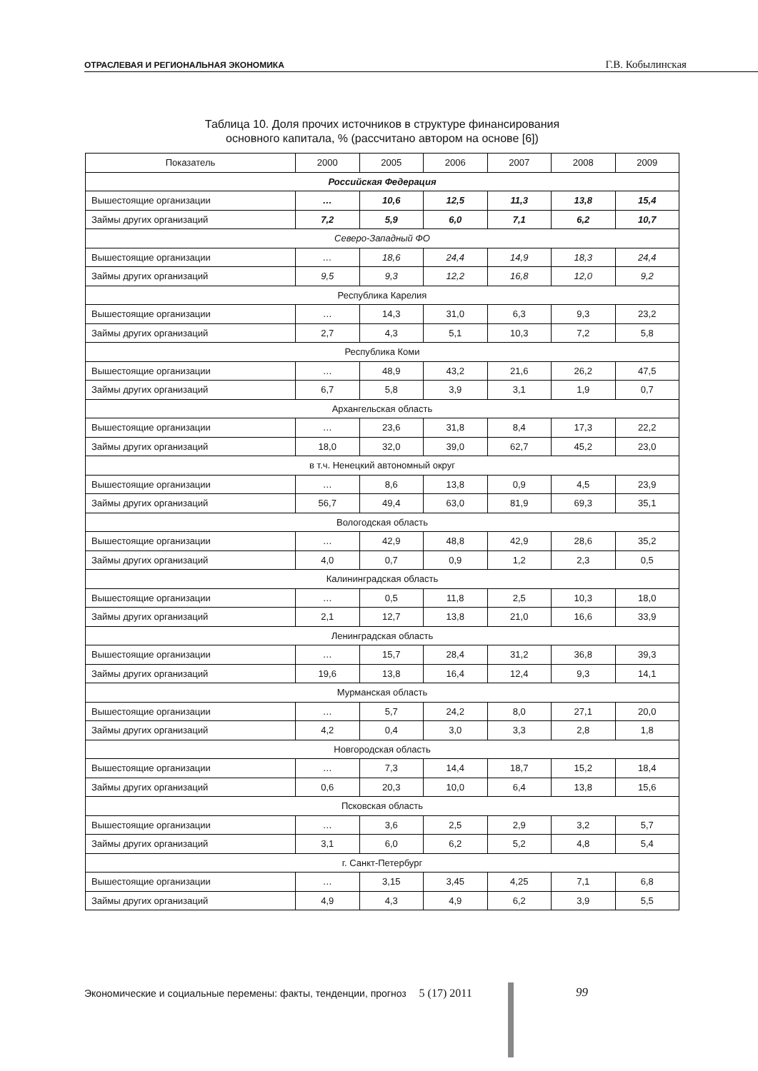ОТРАСЛЕВАЯ И РЕГИОНАЛЬНАЯ ЭКОНОМИКА
Г.В. Кобылинская
Таблица 10. Доля прочих источников в структуре финансирования
основного капитала, % (рассчитано автором на основе [6])
| Показатель | 2000 | 2005 | 2006 | 2007 | 2008 | 2009 |
| --- | --- | --- | --- | --- | --- | --- |
| Российская Федерация | | | | | | |
| Вышестоящие организации | … | 10,6 | 12,5 | 11,3 | 13,8 | 15,4 |
| Займы других организаций | 7,2 | 5,9 | 6,0 | 7,1 | 6,2 | 10,7 |
| Северо-Западный ФО | | | | | | |
| Вышестоящие организации | … | 18,6 | 24,4 | 14,9 | 18,3 | 24,4 |
| Займы других организаций | 9,5 | 9,3 | 12,2 | 16,8 | 12,0 | 9,2 |
| Республика Карелия | | | | | | |
| Вышестоящие организации | … | 14,3 | 31,0 | 6,3 | 9,3 | 23,2 |
| Займы других организаций | 2,7 | 4,3 | 5,1 | 10,3 | 7,2 | 5,8 |
| Республика Коми | | | | | | |
| Вышестоящие организации | … | 48,9 | 43,2 | 21,6 | 26,2 | 47,5 |
| Займы других организаций | 6,7 | 5,8 | 3,9 | 3,1 | 1,9 | 0,7 |
| Архангельская область | | | | | | |
| Вышестоящие организации | … | 23,6 | 31,8 | 8,4 | 17,3 | 22,2 |
| Займы других организаций | 18,0 | 32,0 | 39,0 | 62,7 | 45,2 | 23,0 |
| в т.ч. Ненецкий автономный округ | | | | | | |
| Вышестоящие организации | … | 8,6 | 13,8 | 0,9 | 4,5 | 23,9 |
| Займы других организаций | 56,7 | 49,4 | 63,0 | 81,9 | 69,3 | 35,1 |
| Вологодская область | | | | | | |
| Вышестоящие организации | … | 42,9 | 48,8 | 42,9 | 28,6 | 35,2 |
| Займы других организаций | 4,0 | 0,7 | 0,9 | 1,2 | 2,3 | 0,5 |
| Калининградская область | | | | | | |
| Вышестоящие организации | … | 0,5 | 11,8 | 2,5 | 10,3 | 18,0 |
| Займы других организаций | 2,1 | 12,7 | 13,8 | 21,0 | 16,6 | 33,9 |
| Ленинградская область | | | | | | |
| Вышестоящие организации | … | 15,7 | 28,4 | 31,2 | 36,8 | 39,3 |
| Займы других организаций | 19,6 | 13,8 | 16,4 | 12,4 | 9,3 | 14,1 |
| Мурманская область | | | | | | |
| Вышестоящие организации | … | 5,7 | 24,2 | 8,0 | 27,1 | 20,0 |
| Займы других организаций | 4,2 | 0,4 | 3,0 | 3,3 | 2,8 | 1,8 |
| Новгородская область | | | | | | |
| Вышестоящие организации | … | 7,3 | 14,4 | 18,7 | 15,2 | 18,4 |
| Займы других организаций | 0,6 | 20,3 | 10,0 | 6,4 | 13,8 | 15,6 |
| Псковская область | | | | | | |
| Вышестоящие организации | … | 3,6 | 2,5 | 2,9 | 3,2 | 5,7 |
| Займы других организаций | 3,1 | 6,0 | 6,2 | 5,2 | 4,8 | 5,4 |
| г. Санкт-Петербург | | | | | | |
| Вышестоящие организации | … | 3,15 | 3,45 | 4,25 | 7,1 | 6,8 |
| Займы других организаций | 4,9 | 4,3 | 4,9 | 6,2 | 3,9 | 5,5 |
Экономические и социальные перемены: факты, тенденции, прогноз 5 (17) 2011
99